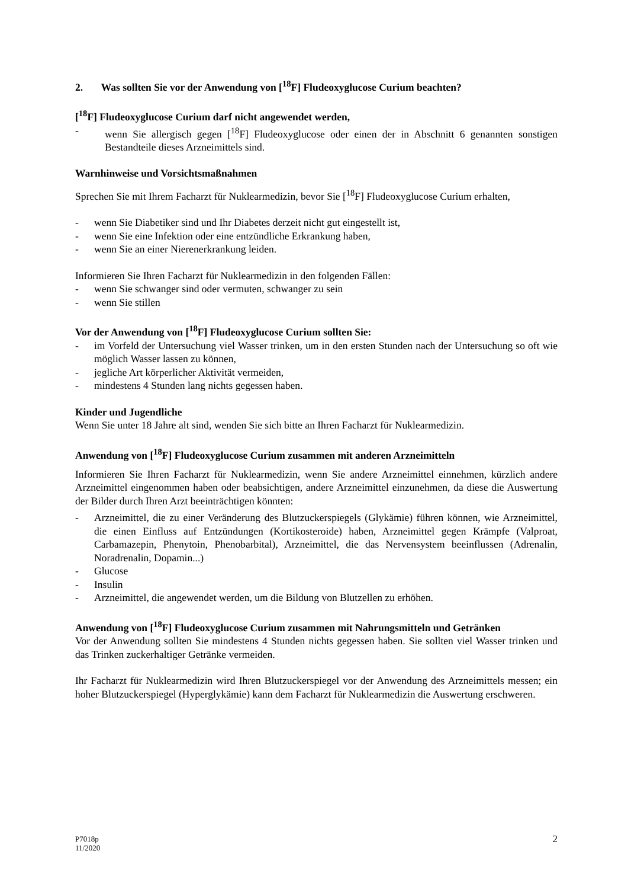2. Was sollten Sie vor der Anwendung von [<sup>18</sup>F] Fludeoxyglucose Curium beachten?
[<sup>18</sup>F] Fludeoxyglucose Curium darf nicht angewendet werden,
- wenn Sie allergisch gegen [<sup>18</sup>F] Fludeoxyglucose oder einen der in Abschnitt 6 genannten sonstigen Bestandteile dieses Arzneimittels sind.
Warnhinweise und Vorsichtsmaßnahmen
Sprechen Sie mit Ihrem Facharzt für Nuklearmedizin, bevor Sie [<sup>18</sup>F] Fludeoxyglucose Curium erhalten,
- wenn Sie Diabetiker sind und Ihr Diabetes derzeit nicht gut eingestellt ist,
- wenn Sie eine Infektion oder eine entzündliche Erkrankung haben,
- wenn Sie an einer Nierenerkrankung leiden.
Informieren Sie Ihren Facharzt für Nuklearmedizin in den folgenden Fällen:
- wenn Sie schwanger sind oder vermuten, schwanger zu sein
- wenn Sie stillen
Vor der Anwendung von [<sup>18</sup>F] Fludeoxyglucose Curium sollten Sie:
- im Vorfeld der Untersuchung viel Wasser trinken, um in den ersten Stunden nach der Untersuchung so oft wie möglich Wasser lassen zu können,
- jegliche Art körperlicher Aktivität vermeiden,
- mindestens 4 Stunden lang nichts gegessen haben.
Kinder und Jugendliche
Wenn Sie unter 18 Jahre alt sind, wenden Sie sich bitte an Ihren Facharzt für Nuklearmedizin.
Anwendung von [<sup>18</sup>F] Fludeoxyglucose Curium zusammen mit anderen Arzneimitteln
Informieren Sie Ihren Facharzt für Nuklearmedizin, wenn Sie andere Arzneimittel einnehmen, kürzlich andere Arzneimittel eingenommen haben oder beabsichtigen, andere Arzneimittel einzunehmen, da diese die Auswertung der Bilder durch Ihren Arzt beeinträchtigen könnten:
- Arzneimittel, die zu einer Veränderung des Blutzuckerspiegels (Glykämie) führen können, wie Arzneimittel, die einen Einfluss auf Entzündungen (Kortikosteroide) haben, Arzneimittel gegen Krämpfe (Valproat, Carbamazepin, Phenytoin, Phenobarbital), Arzneimittel, die das Nervensystem beeinflussen (Adrenalin, Noradrenalin, Dopamin...)
- Glucose
- Insulin
- Arzneimittel, die angewendet werden, um die Bildung von Blutzellen zu erhöhen.
Anwendung von [<sup>18</sup>F] Fludeoxyglucose Curium zusammen mit Nahrungsmitteln und Getränken
Vor der Anwendung sollten Sie mindestens 4 Stunden nichts gegessen haben. Sie sollten viel Wasser trinken und das Trinken zuckerhaltiger Getränke vermeiden.
Ihr Facharzt für Nuklearmedizin wird Ihren Blutzuckerspiegel vor der Anwendung des Arzneimittels messen; ein hoher Blutzuckerspiegel (Hyperglykämie) kann dem Facharzt für Nuklearmedizin die Auswertung erschweren.
P7018p
11/2020
2